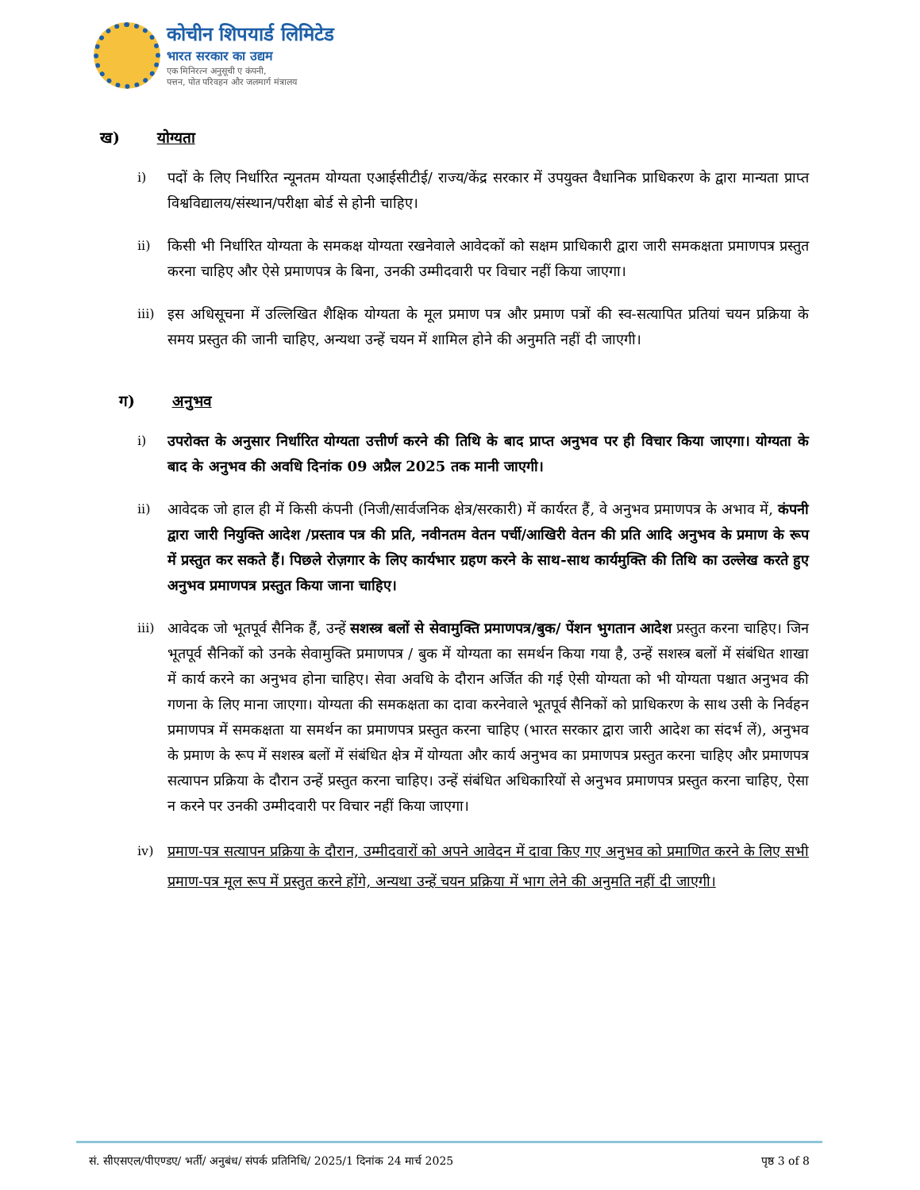कोचीन शिपयार्ड लिमिटेड
भारत सरकार का उद्यम
एक मिनिरत्न अनुसूची ए कंपनी,
पत्तन, पोत परिवहन और जलमार्ग मंत्रालय
ख) योग्यता
i) पदों के लिए निर्धारित न्यूनतम योग्यता एआईसीटीई/ राज्य/केंद्र सरकार में उपयुक्त वैधानिक प्राधिकरण के द्वारा मान्यता प्राप्त विश्वविद्यालय/संस्थान/परीक्षा बोर्ड से होनी चाहिए।
ii) किसी भी निर्धारित योग्यता के समकक्ष योग्यता रखनेवाले आवेदकों को सक्षम प्राधिकारी द्वारा जारी समकक्षता प्रमाणपत्र प्रस्तुत करना चाहिए और ऐसे प्रमाणपत्र के बिना, उनकी उम्मीदवारी पर विचार नहीं किया जाएगा।
iii)
इस अधिसूचना में उल्लिखित शैक्षिक योग्यता के मूल प्रमाण पत्र और प्रमाण पत्रों की स्व-सत्यापित प्रतियां चयन प्रक्रिया के समय प्रस्तुत की जानी चाहिए, अन्यथा उन्हें चयन में शामिल होने की अनुमति नहीं दी जाएगी।
ग) अनुभव
i) उपरोक्त के अनुसार निर्धारित योग्यता उत्तीर्ण करने की तिथि के बाद प्राप्त अनुभव पर ही विचार किया जाएगा। योग्यता के बाद के अनुभव की अवधि दिनांक 09 अप्रैल 2025 तक मानी जाएगी।
ii) आवेदक जो हाल ही में किसी कंपनी (निजी/सार्वजनिक क्षेत्र/सरकारी) में कार्यरत हैं, वे अनुभव प्रमाणपत्र के अभाव में, कंपनी द्वारा जारी नियुक्ति आदेश /प्रस्ताव पत्र की प्रति, नवीनतम वेतन पर्ची/आखिरी वेतन की प्रति आदि अनुभव के प्रमाण के रूप में प्रस्तुत कर सकते हैं। पिछले रोज़गार के लिए कार्यभार ग्रहण करने के साथ-साथ कार्यमुक्ति की तिथि का उल्लेख करते हुए अनुभव प्रमाणपत्र प्रस्तुत किया जाना चाहिए।
iii)
आवेदक जो भूतपूर्व सैनिक हैं, उन्हें सशस्त्र बलों से सेवामुक्ति प्रमाणपत्र/बुक/ पेंशन भुगतान आदेश प्रस्तुत करना चाहिए। जिन भूतपूर्व सैनिकों को उनके सेवामुक्ति प्रमाणपत्र / बुक में योग्यता का समर्थन किया गया है, उन्हें सशस्त्र बलों में संबंधित शाखा में कार्य करने का अनुभव होना चाहिए। सेवा अवधि के दौरान अर्जित की गई ऐसी योग्यता को भी योग्यता पश्चात अनुभव की गणना के लिए माना जाएगा। योग्यता की समकक्षता का दावा करनेवाले भूतपूर्व सैनिकों को प्राधिकरण के साथ उसी के निर्वहन प्रमाणपत्र में समकक्षता या समर्थन का प्रमाणपत्र प्रस्तुत करना चाहिए (भारत सरकार द्वारा जारी आदेश का संदर्भ लें), अनुभव के प्रमाण के रूप में सशस्त्र बलों में संबंधित क्षेत्र में योग्यता और कार्य अनुभव का प्रमाणपत्र प्रस्तुत करना चाहिए और प्रमाणपत्र सत्यापन प्रक्रिया के दौरान उन्हें प्रस्तुत करना चाहिए। उन्हें संबंधित अधिकारियों से अनुभव प्रमाणपत्र प्रस्तुत करना चाहिए, ऐसा न करने पर उनकी उम्मीदवारी पर विचार नहीं किया जाएगा।
iv) प्रमाण-पत्र सत्यापन प्रक्रिया के दौरान, उम्मीदवारों को अपने आवेदन में दावा किए गए अनुभव को प्रमाणित करने के लिए सभी प्रमाण-पत्र मूल रूप में प्रस्तुत करने होंगे, अन्यथा उन्हें चयन प्रक्रिया में भाग लेने की अनुमति नहीं दी जाएगी।
सं. सीएसएल/पीएण्डए/ भर्ती/ अनुबंध/ संपर्क प्रतिनिधि/ 2025/1 दिनांक 24 मार्च 2025 पृष्ठ 3 of 8